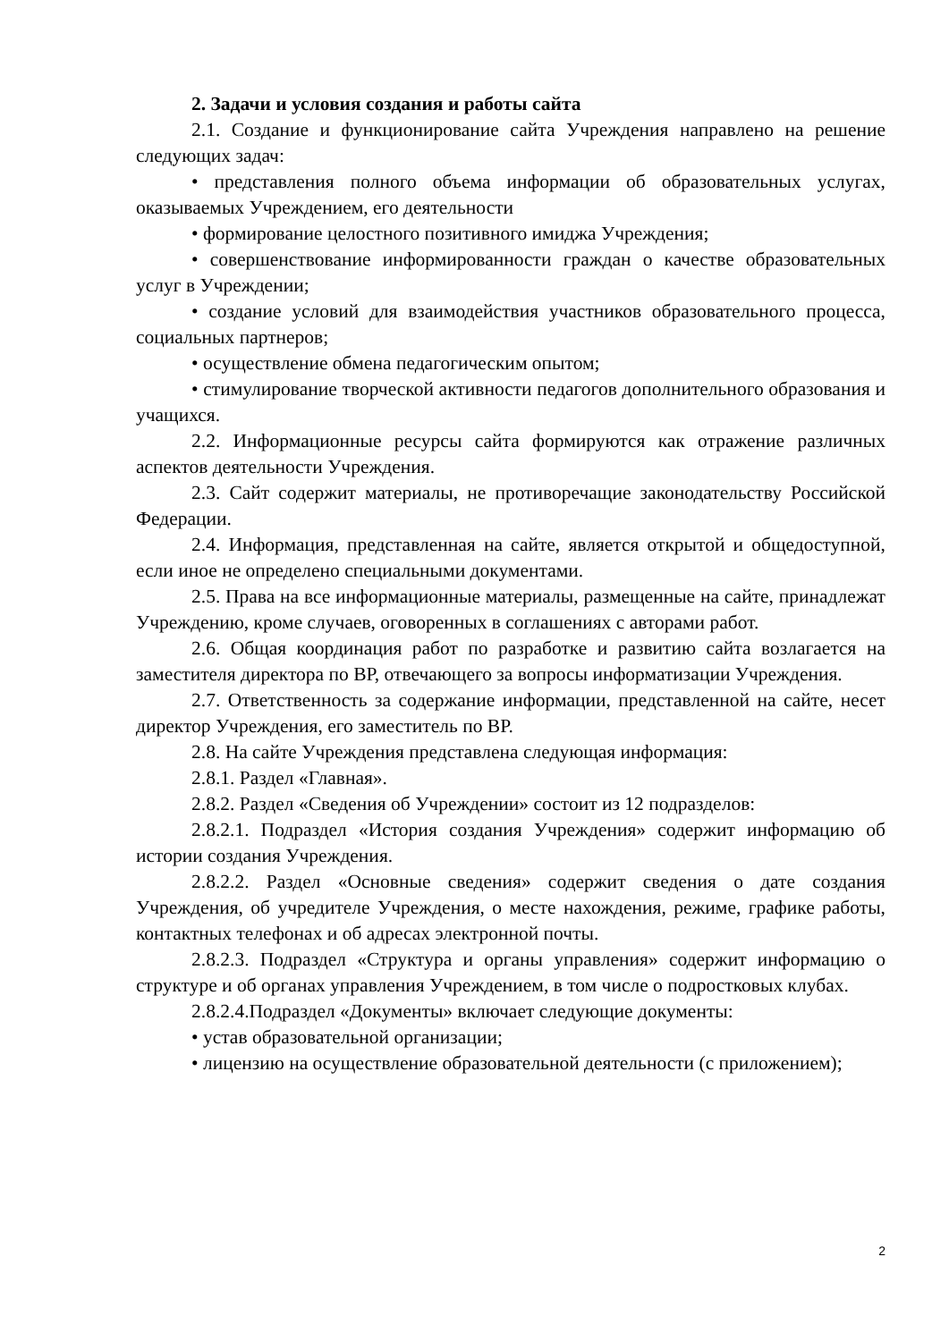2. Задачи и условия создания и работы сайта
2.1. Создание и функционирование сайта Учреждения направлено на решение следующих задач:
• представления полного объема информации об образовательных услугах, оказываемых Учреждением, его деятельности
• формирование целостного позитивного имиджа Учреждения;
• совершенствование информированности граждан о качестве образовательных услуг в Учреждении;
• создание условий для взаимодействия участников образовательного процесса, социальных партнеров;
• осуществление обмена педагогическим опытом;
• стимулирование творческой активности педагогов дополнительного образования и учащихся.
2.2. Информационные ресурсы сайта формируются как отражение различных аспектов деятельности Учреждения.
2.3. Сайт содержит материалы, не противоречащие законодательству Российской Федерации.
2.4. Информация, представленная на сайте, является открытой и общедоступной, если иное не определено специальными документами.
2.5. Права на все информационные материалы, размещенные на сайте, принадлежат Учреждению, кроме случаев, оговоренных в соглашениях с авторами работ.
2.6. Общая координация работ по разработке и развитию сайта возлагается на заместителя директора по ВР, отвечающего за вопросы информатизации Учреждения.
2.7. Ответственность за содержание информации, представленной на сайте, несет директор Учреждения, его заместитель по ВР.
2.8. На сайте Учреждения представлена следующая информация:
2.8.1. Раздел «Главная».
2.8.2. Раздел «Сведения об Учреждении» состоит из 12 подразделов:
2.8.2.1. Подраздел «История создания Учреждения» содержит информацию об истории создания Учреждения.
2.8.2.2. Раздел «Основные сведения» содержит сведения о дате создания Учреждения, об учредителе Учреждения, о месте нахождения, режиме, графике работы, контактных телефонах и об адресах электронной почты.
2.8.2.3. Подраздел «Структура и органы управления» содержит информацию о структуре и об органах управления Учреждением, в том числе о подростковых клубах.
2.8.2.4.Подраздел «Документы» включает следующие документы:
• устав образовательной организации;
• лицензию на осуществление образовательной деятельности (с приложением);
2